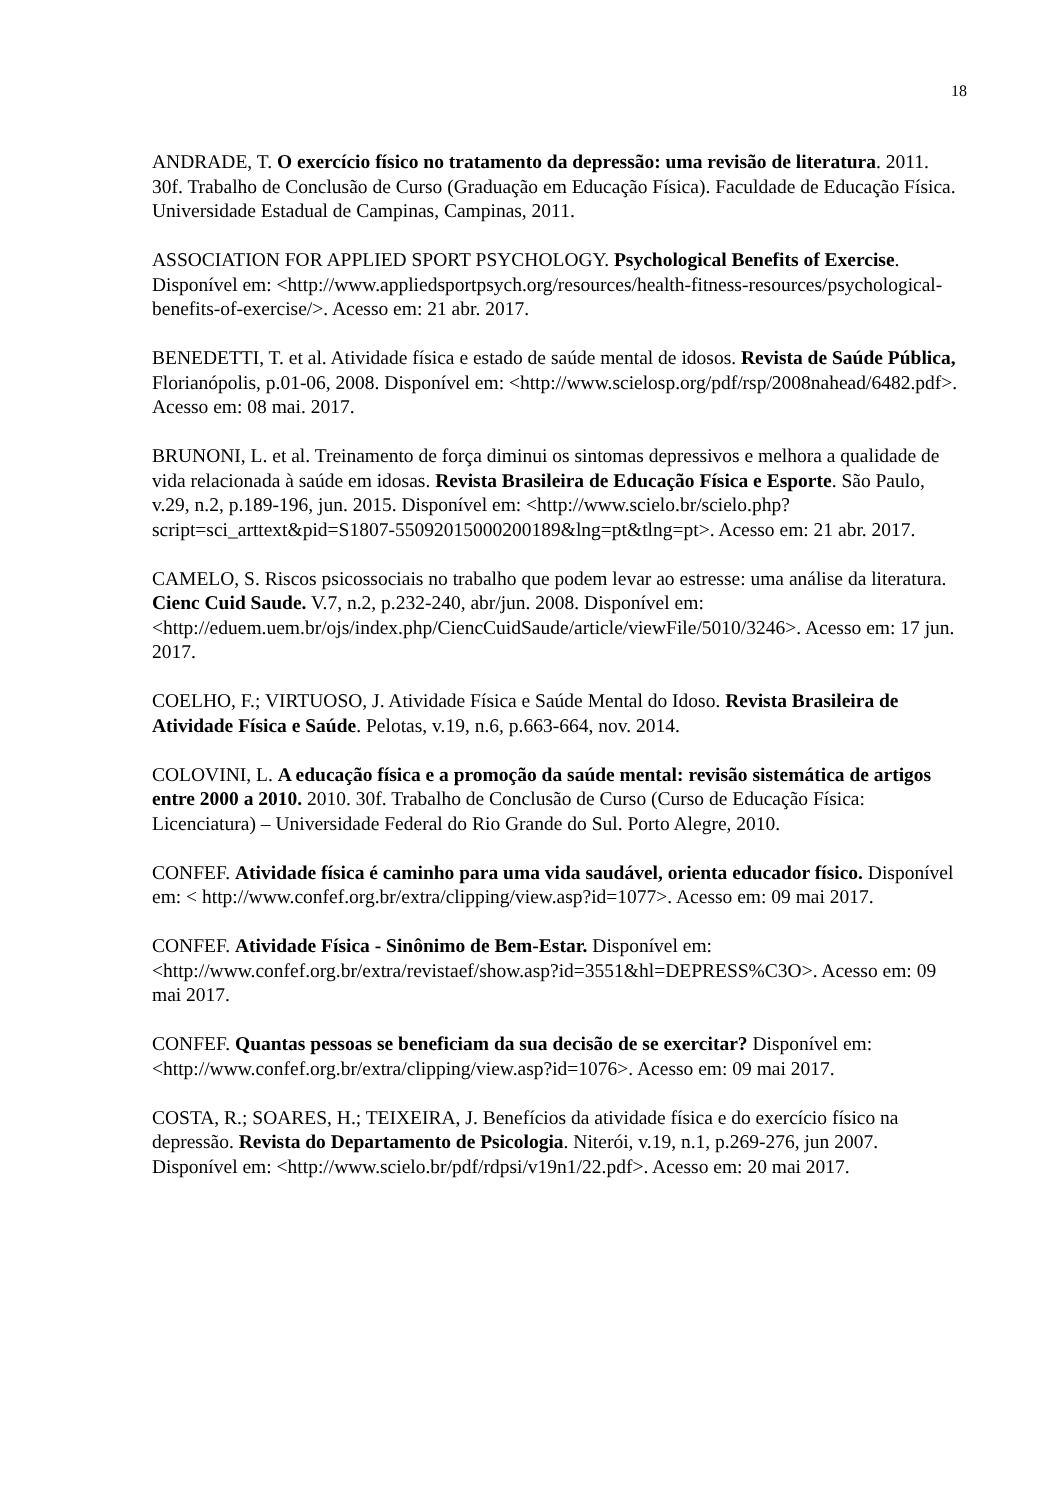18
ANDRADE, T. O exercício físico no tratamento da depressão: uma revisão de literatura. 2011. 30f. Trabalho de Conclusão de Curso (Graduação em Educação Física). Faculdade de Educação Física. Universidade Estadual de Campinas, Campinas, 2011.
ASSOCIATION FOR APPLIED SPORT PSYCHOLOGY. Psychological Benefits of Exercise. Disponível em: <http://www.appliedsportpsych.org/resources/health-fitness-resources/psychological-benefits-of-exercise/>. Acesso em: 21 abr. 2017.
BENEDETTI, T. et al. Atividade física e estado de saúde mental de idosos. Revista de Saúde Pública, Florianópolis, p.01-06, 2008. Disponível em: <http://www.scielosp.org/pdf/rsp/2008nahead/6482.pdf>. Acesso em: 08 mai. 2017.
BRUNONI, L. et al. Treinamento de força diminui os sintomas depressivos e melhora a qualidade de vida relacionada à saúde em idosas. Revista Brasileira de Educação Física e Esporte. São Paulo, v.29, n.2, p.189-196, jun. 2015. Disponível em: <http://www.scielo.br/scielo.php?script=sci_arttext&pid=S1807-55092015000200189&lng=pt&tlng=pt>. Acesso em: 21 abr. 2017.
CAMELO, S. Riscos psicossociais no trabalho que podem levar ao estresse: uma análise da literatura. Cienc Cuid Saude. V.7, n.2, p.232-240, abr/jun. 2008. Disponível em: <http://eduem.uem.br/ojs/index.php/CiencCuidSaude/article/viewFile/5010/3246>. Acesso em: 17 jun. 2017.
COELHO, F.; VIRTUOSO, J. Atividade Física e Saúde Mental do Idoso. Revista Brasileira de Atividade Física e Saúde. Pelotas, v.19, n.6, p.663-664, nov. 2014.
COLOVINI, L. A educação física e a promoção da saúde mental: revisão sistemática de artigos entre 2000 a 2010. 2010. 30f. Trabalho de Conclusão de Curso (Curso de Educação Física: Licenciatura) – Universidade Federal do Rio Grande do Sul. Porto Alegre, 2010.
CONFEF. Atividade física é caminho para uma vida saudável, orienta educador físico. Disponível em: < http://www.confef.org.br/extra/clipping/view.asp?id=1077>. Acesso em: 09 mai 2017.
CONFEF. Atividade Física - Sinônimo de Bem-Estar. Disponível em: <http://www.confef.org.br/extra/revistaef/show.asp?id=3551&hl=DEPRESS%C3O>. Acesso em: 09 mai 2017.
CONFEF. Quantas pessoas se beneficiam da sua decisão de se exercitar? Disponível em: <http://www.confef.org.br/extra/clipping/view.asp?id=1076>. Acesso em: 09 mai 2017.
COSTA, R.; SOARES, H.; TEIXEIRA, J. Benefícios da atividade física e do exercício físico na depressão. Revista do Departamento de Psicologia. Niterói, v.19, n.1, p.269-276, jun 2007. Disponível em: <http://www.scielo.br/pdf/rdpsi/v19n1/22.pdf>. Acesso em: 20 mai 2017.